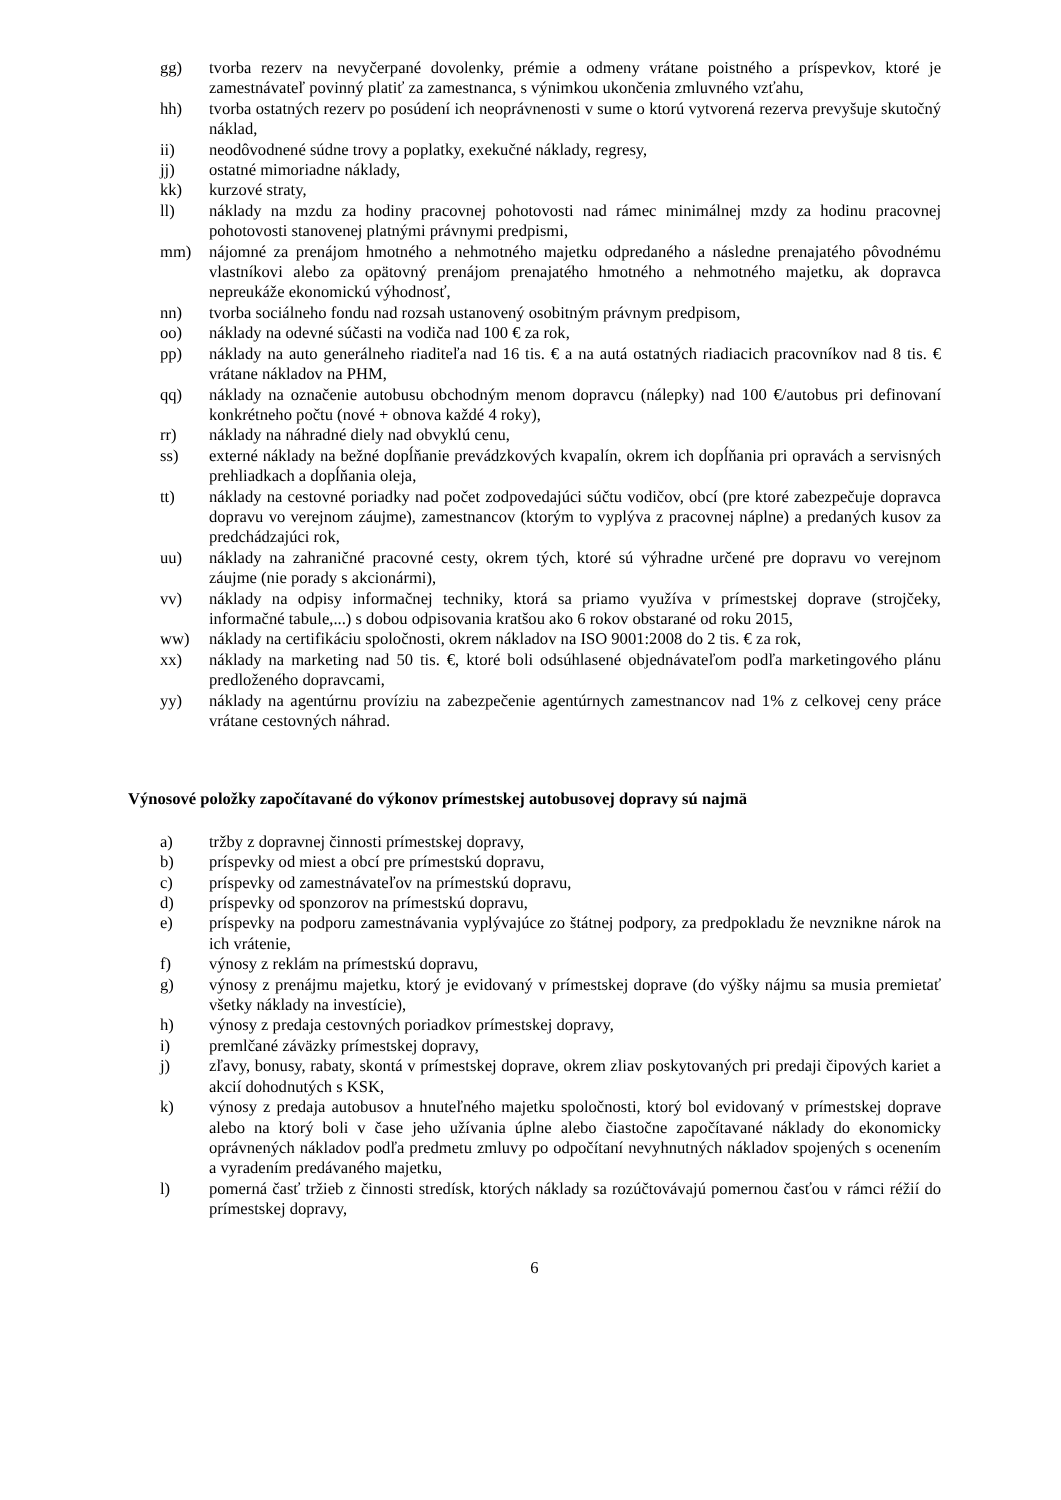gg) tvorba rezerv na nevyčerpané dovolenky, prémie a odmeny vrátane poistného a príspevkov, ktoré je zamestnávateľ povinný platiť za zamestnanca, s výnimkou ukončenia zmluvného vzťahu,
hh) tvorba ostatných rezerv po posúdení ich neoprávnenosti v sume o ktorú vytvorená rezerva prevyšuje skutočný náklad,
ii) neodôvodnené súdne trovy a poplatky, exekučné náklady, regresy,
jj) ostatné mimoriadne náklady,
kk) kurzové straty,
ll) náklady na mzdu za hodiny pracovnej pohotovosti nad rámec minimálnej mzdy za hodinu pracovnej pohotovosti stanovenej platnými právnymi predpismi,
mm) nájomné za prenájom hmotného a nehmotného majetku odpredaného a následne prenajatého pôvodnému vlastníkovi alebo za opätovný prenájom prenajatého hmotného a nehmotného majetku, ak dopravca nepreukáže ekonomickú výhodnosť,
nn) tvorba sociálneho fondu nad rozsah ustanovený osobitným právnym predpisom,
oo) náklady na odevné súčasti na vodiča nad 100 € za rok,
pp) náklady na auto generálneho riaditeľa nad 16 tis. € a na autá ostatných riadiacich pracovníkov nad 8 tis. € vrátane nákladov na PHM,
qq) náklady na označenie autobusu obchodným menom dopravcu (nálepky) nad 100 €/autobus pri definovaní konkrétneho počtu (nové + obnova každé 4 roky),
rr) náklady na náhradné diely nad obvyklú cenu,
ss) externé náklady na bežné dopĺňanie prevádzkových kvapalín, okrem ich dopĺňania pri opravách a servisných prehliadkach a dopĺňania oleja,
tt) náklady na cestovné poriadky nad počet zodpovedajúci súčtu vodičov, obcí (pre ktoré zabezpečuje dopravca dopravu vo verejnom záujme), zamestnancov (ktorým to vyplýva z pracovnej náplne) a predaných kusov za predchádzajúci rok,
uu) náklady na zahraničné pracovné cesty, okrem tých, ktoré sú výhradne určené pre dopravu vo verejnom záujme (nie porady s akcionármi),
vv) náklady na odpisy informačnej techniky, ktorá sa priamo využíva v prímestskej doprave (strojčeky, informačné tabule,...) s dobou odpisovania kratšou ako 6 rokov obstarané od roku 2015,
ww) náklady na certifikáciu spoločnosti, okrem nákladov na ISO 9001:2008 do 2 tis. € za rok,
xx) náklady na marketing nad 50 tis. €, ktoré boli odsúhlasené objednávateľom podľa marketingového plánu predloženého dopravcami,
yy) náklady na agentúrnu províziu na zabezpečenie agentúrnych zamestnancov nad 1% z celkovej ceny práce vrátane cestovných náhrad.
Výnosové položky započítavané do výkonov prímestskej autobusovej dopravy sú najmä
a) tržby z dopravnej činnosti prímestskej dopravy,
b) príspevky od miest a obcí pre prímestskú dopravu,
c) príspevky od zamestnávateľov na prímestskú dopravu,
d) príspevky od sponzorov na prímestskú dopravu,
e) príspevky na podporu zamestnávania vyplývajúce zo štátnej podpory, za predpokladu že nevznikne nárok na ich vrátenie,
f) výnosy z reklám na prímestskú dopravu,
g) výnosy z prenájmu majetku, ktorý je evidovaný v prímestskej doprave (do výšky nájmu sa musia premietať všetky náklady na investície),
h) výnosy z predaja cestovných poriadkov prímestskej dopravy,
i) premlčané záväzky prímestskej dopravy,
j) zľavy, bonusy, rabaty, skontá v prímestskej doprave, okrem zliav poskytovaných pri predaji čipových kariet a akcií dohodnutých s KSK,
k) výnosy z predaja autobusov a hnuteľného majetku spoločnosti, ktorý bol evidovaný v prímestskej doprave alebo na ktorý boli v čase jeho užívania úplne alebo čiastočne započítavané náklady do ekonomicky oprávnených nákladov podľa predmetu zmluvy po odpočítaní nevyhnutných nákladov spojených s ocenením a vyradením predávaného majetku,
l) pomerná časť tržieb z činnosti stredísk, ktorých náklady sa rozúčtovávajú pomernou časťou v rámci réžií do prímestskej dopravy,
6